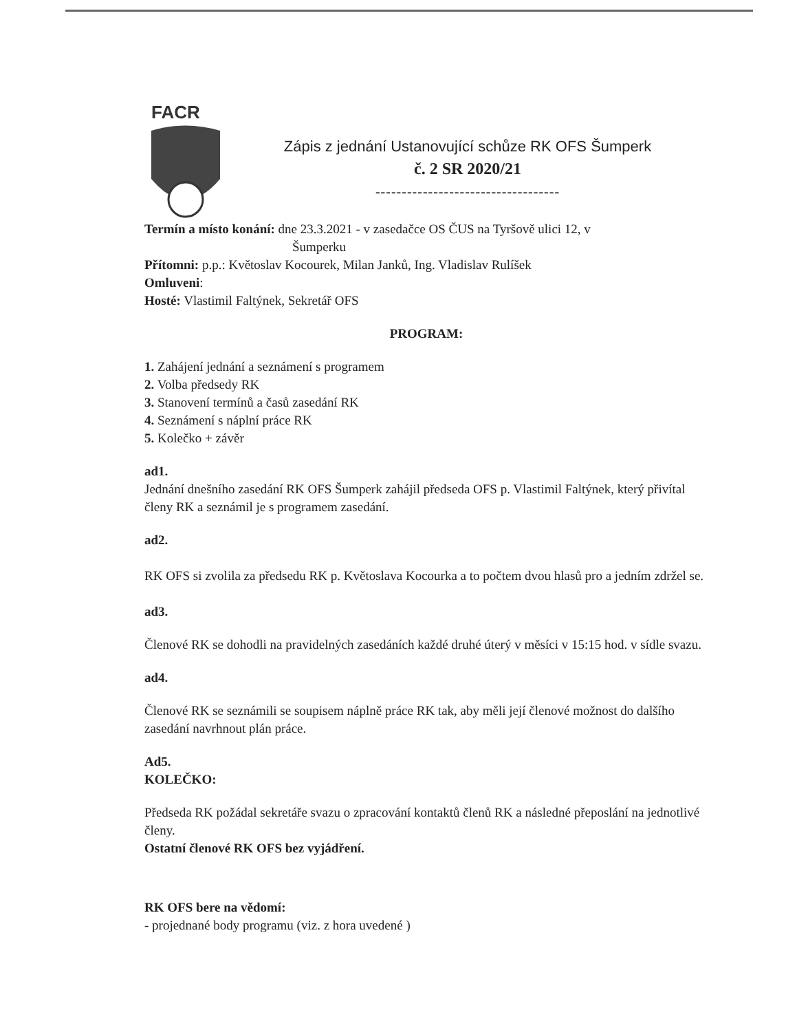FACR
Zápis z jednání Ustanovující schůze RK OFS Šumperk
č. 2 SR 2020/21
-----------------------------------
Termín a místo konání: dne 23.3.2021 - v zasedačce OS ČUS na Tyršově ulici 12, v
Šumperku
Přítomni: p.p.: Květoslav Kocourek, Milan Janků, Ing. Vladislav Rulíšek
Omluveni:
Hosté: Vlastimil Faltýnek, Sekretář OFS
PROGRAM:
1. Zahájení jednání a seznámení s programem
2. Volba předsedy RK
3. Stanovení termínů a časů zasedání RK
4. Seznámení s náplní práce RK
5. Kolečko + závěr
ad1.
Jednání dnešního zasedání RK OFS Šumperk zahájil předseda OFS p. Vlastimil Faltýnek, který přivítal členy RK a seznámil je s programem zasedání.
ad2.
RK OFS si zvolila za předsedu RK p. Květoslava Kocourka a to počtem dvou hlasů pro a jedním zdržel se.
ad3.
Členové RK se dohodli na pravidelných zasedáních každé druhé úterý v měsíci v 15:15 hod. v sídle svazu.
ad4.
Členové RK se seznámili se soupisem náplně práce RK tak, aby měli její členové možnost do dalšího zasedání navrhnout plán práce.
Ad5.
KOLEČKO:
Předseda RK požádal sekretáře svazu o zpracování kontaktů členů RK a následné přeposlání na jednotlivé členy.
Ostatní členové RK OFS bez vyjádření.
RK OFS bere na vědomí:
- projednané body programu (viz. z hora uvedené )